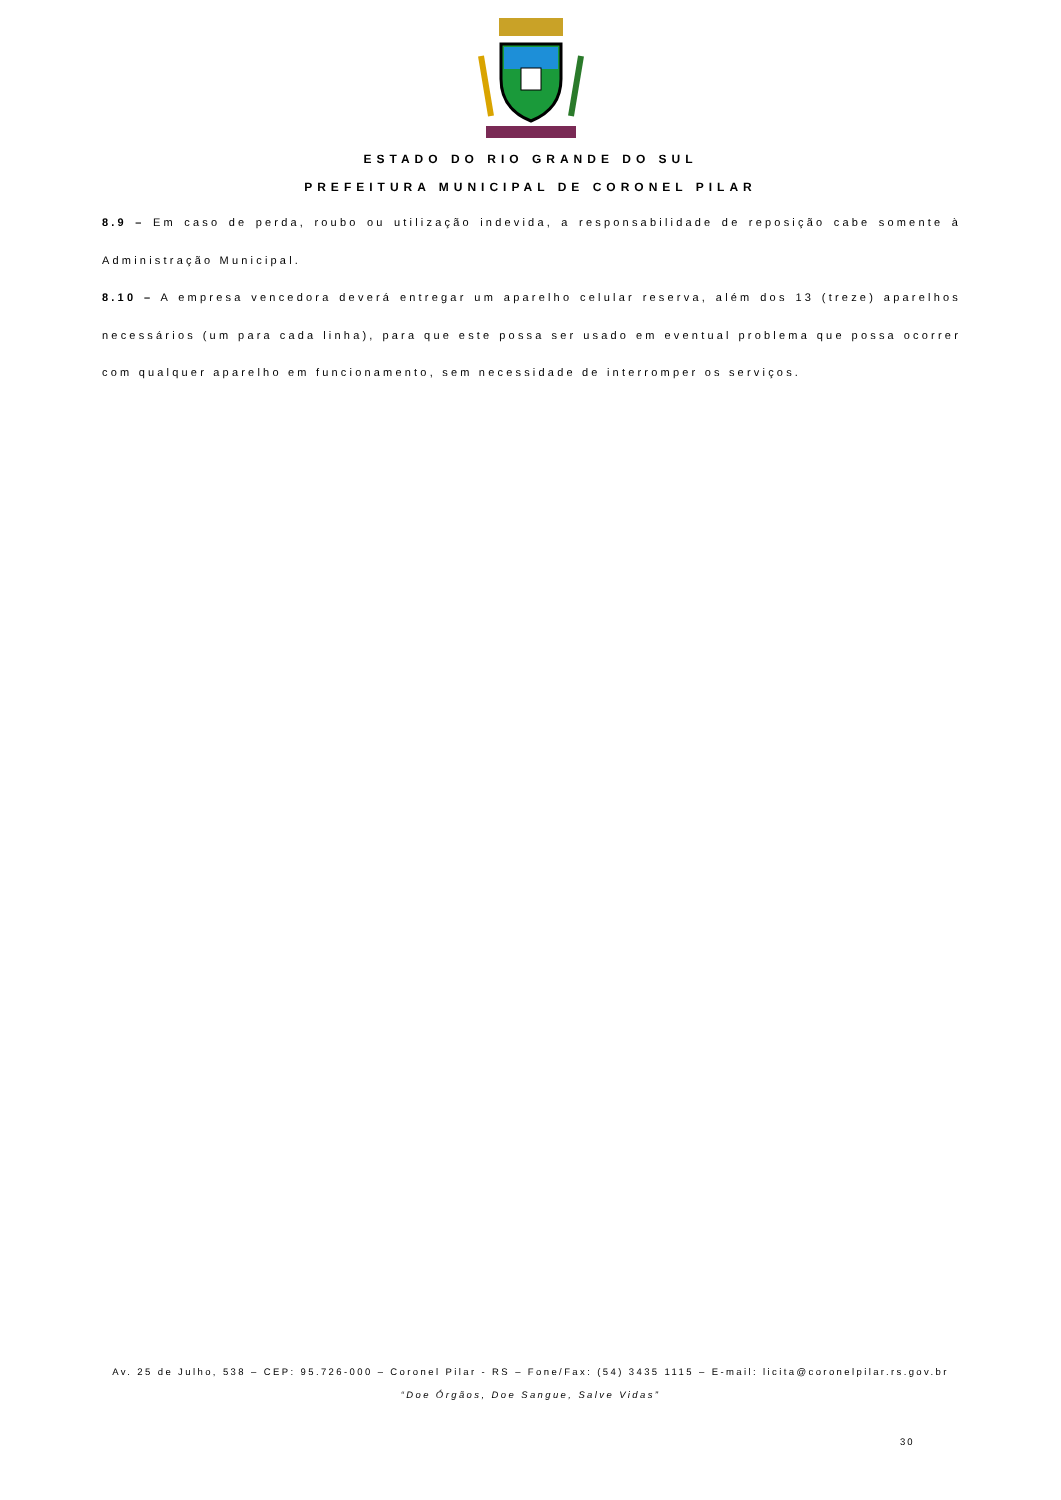ESTADO DO RIO GRANDE DO SUL
PREFEITURA MUNICIPAL DE CORONEL PILAR
8.9 – Em caso de perda, roubo ou utilização indevida, a responsabilidade de reposição cabe somente à Administração Municipal.
8.10 – A empresa vencedora deverá entregar um aparelho celular reserva, além dos 13 (treze) aparelhos necessários (um para cada linha), para que este possa ser usado em eventual problema que possa ocorrer com qualquer aparelho em funcionamento, sem necessidade de interromper os serviços.
Av. 25 de Julho, 538 – CEP: 95.726-000 – Coronel Pilar - RS – Fone/Fax: (54) 3435 1115 – E-mail: licita@coronelpilar.rs.gov.br
“Doe Órgãos, Doe Sangue, Salve Vidas”
30